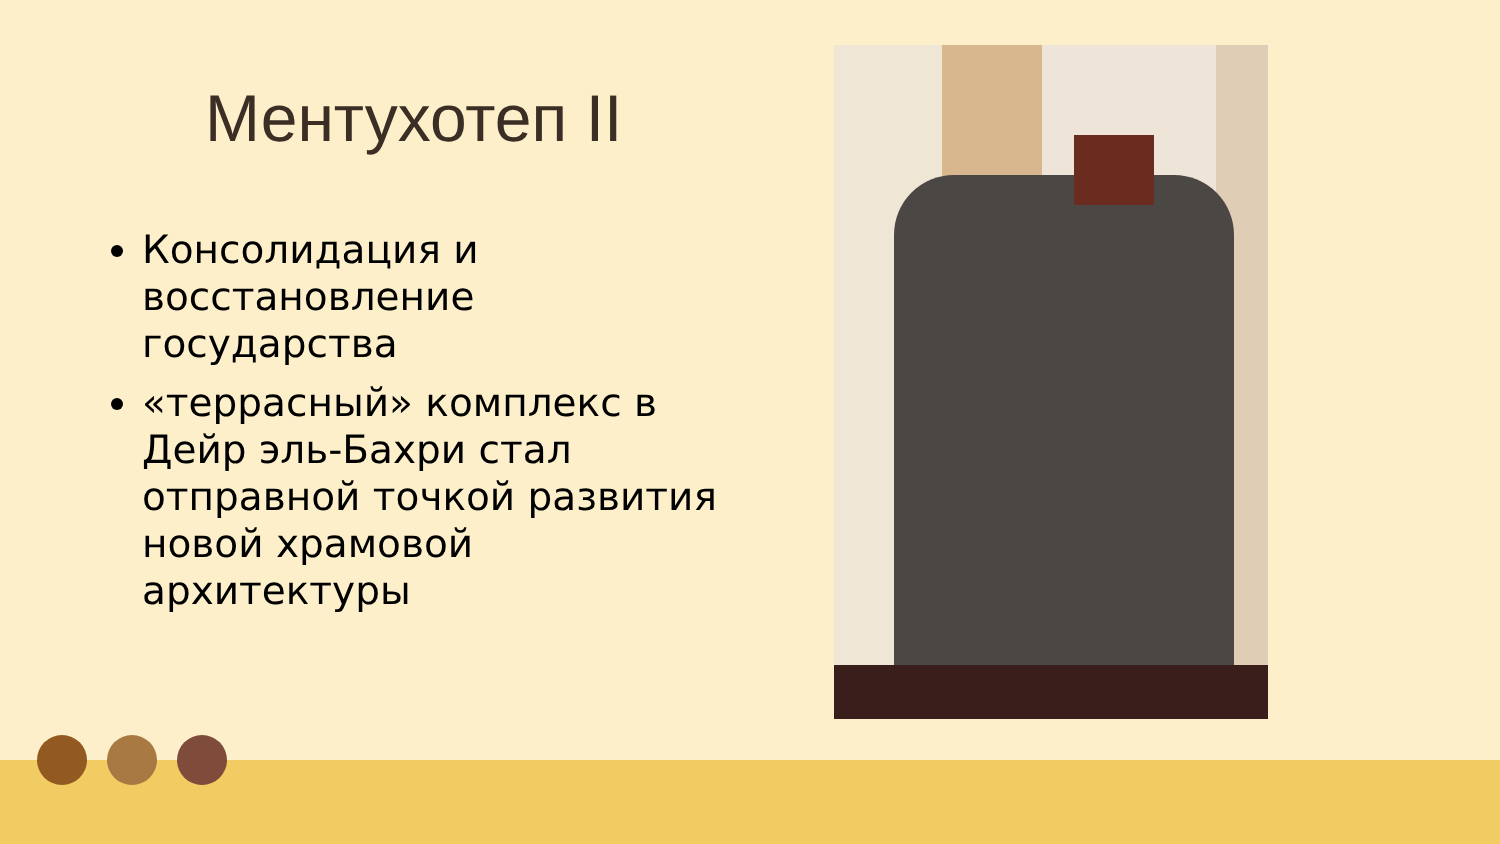Ментухотеп II
Консолидация и восстановление государства
«террасный» комплекс в Дейр эль-Бахри стал отправной точкой развития новой храмовой архитектуры